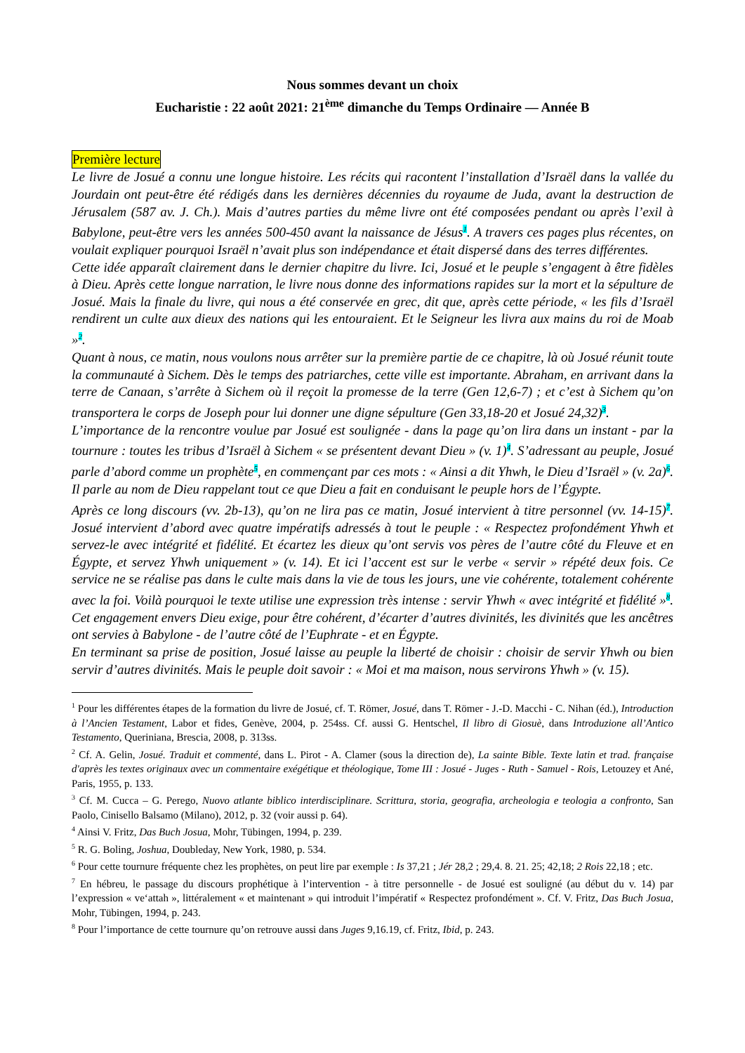Nous sommes devant un choix
Eucharistie : 22 août 2021: 21<sup>ème</sup> dimanche du Temps Ordinaire — Année B
Première lecture
Le livre de Josué a connu une longue histoire. Les récits qui racontent l’installation d’Israël dans la vallée du Jourdain ont peut-être été rédigés dans les dernières décennies du royaume de Juda, avant la destruction de Jérusalem (587 av. J. Ch.). Mais d’autres parties du même livre ont été composées pendant ou après l’exil à Babylone, peut-être vers les années 500-450 avant la naissance de Jésus<sup>1</sup>. A travers ces pages plus récentes, on voulait expliquer pourquoi Israël n’avait plus son indépendance et était dispersé dans des terres différentes.
Cette idée apparaît clairement dans le dernier chapitre du livre. Ici, Josué et le peuple s’engagent à être fidèles à Dieu. Après cette longue narration, le livre nous donne des informations rapides sur la mort et la sépulture de Josué. Mais la finale du livre, qui nous a été conservée en grec, dit que, après cette période, « les fils d’Israël rendirent un culte aux dieux des nations qui les entouraient. Et le Seigneur les livra aux mains du roi de Moab »<sup>2</sup>.
Quant à nous, ce matin, nous voulons nous arrêter sur la première partie de ce chapitre, là où Josué réunit toute la communauté à Sichem. Dès le temps des patriarches, cette ville est importante. Abraham, en arrivant dans la terre de Canaan, s’arrête à Sichem où il reçoit la promesse de la terre (Gen 12,6-7) ; et c’est à Sichem qu’on transportera le corps de Joseph pour lui donner une digne sépulture (Gen 33,18-20 et Josué 24,32)<sup>3</sup>.
L’importance de la rencontre voulue par Josué est soulignée - dans la page qu’on lira dans un instant - par la tournure : toutes les tribus d’Israël à Sichem « se présentent devant Dieu » (v. 1)<sup>4</sup>. S’adressant au peuple, Josué parle d’abord comme un prophète<sup>5</sup>, en commençant par ces mots : « Ainsi a dit Yhwh, le Dieu d’Israël » (v. 2a)<sup>6</sup>. Il parle au nom de Dieu rappelant tout ce que Dieu a fait en conduisant le peuple hors de l’Égypte.
Après ce long discours (vv. 2b-13), qu’on ne lira pas ce matin, Josué intervient à titre personnel (vv. 14-15)<sup>7</sup>. Josué intervient d’abord avec quatre impératifs adressés à tout le peuple : « Respectez profondément Yhwh et servez-le avec intégrité et fidélité. Et écartez les dieux qu’ont servis vos pères de l’autre côté du Fleuve et en Égypte, et servez Yhwh uniquement » (v. 14). Et ici l’accent est sur le verbe « servir » répété deux fois. Ce service ne se réalise pas dans le culte mais dans la vie de tous les jours, une vie cohérente, totalement cohérente avec la foi. Voilà pourquoi le texte utilise une expression très intense : servir Yhwh « avec intégrité et fidélité »<sup>8</sup>. Cet engagement envers Dieu exige, pour être cohérent, d’écarter d’autres divinités, les divinités que les ancêtres ont servies à Babylone - de l’autre côté de l’Euphrate - et en Égypte.
En terminant sa prise de position, Josué laisse au peuple la liberté de choisir : choisir de servir Yhwh ou bien servir d’autres divinités. Mais le peuple doit savoir : « Moi et ma maison, nous servirons Yhwh » (v. 15).
<sup>1</sup> Pour les différentes étapes de la formation du livre de Josué, cf. T. Römer, Josué, dans T. Römer - J.-D. Macchi - C. Nihan (éd.), Introduction à l’Ancien Testament, Labor et fides, Genève, 2004, p. 254ss. Cf. aussi G. Hentschel, Il libro di Giosuè, dans Introduzione all’Antico Testamento, Queriniana, Brescia, 2008, p. 313ss.
<sup>2</sup> Cf. A. Gelin, Josué. Traduit et commenté, dans L. Pirot - A. Clamer (sous la direction de), La sainte Bible. Texte latin et trad. française d'après les textes originaux avec un commentaire exégétique et théologique, Tome III : Josué - Juges - Ruth - Samuel - Rois, Letouzey et Ané, Paris, 1955, p. 133.
<sup>3</sup> Cf. M. Cucca – G. Perego, Nuovo atlante biblico interdisciplinare. Scrittura, storia, geografia, archeologia e teologia a confronto, San Paolo, Cinisello Balsamo (Milano), 2012, p. 32 (voir aussi p. 64).
<sup>4</sup> Ainsi V. Fritz, Das Buch Josua, Mohr, Tübingen, 1994, p. 239.
<sup>5</sup> R. G. Boling, Joshua, Doubleday, New York, 1980, p. 534.
<sup>6</sup> Pour cette tournure fréquente chez les prophètes, on peut lire par exemple : Is 37,21 ; Jér 28,2 ; 29,4. 8. 21. 25; 42,18; 2 Rois 22,18 ; etc.
<sup>7</sup> En hébreu, le passage du discours prophétique à l’intervention - à titre personnelle - de Josué est souligné (au début du v. 14) par l’expression « ve‘attah », littéralement « et maintenant » qui introduit l’impératif « Respectez profondément ». Cf. V. Fritz, Das Buch Josua, Mohr, Tübingen, 1994, p. 243.
<sup>8</sup> Pour l’importance de cette tournure qu’on retrouve aussi dans Juges 9,16.19, cf. Fritz, Ibid, p. 243.